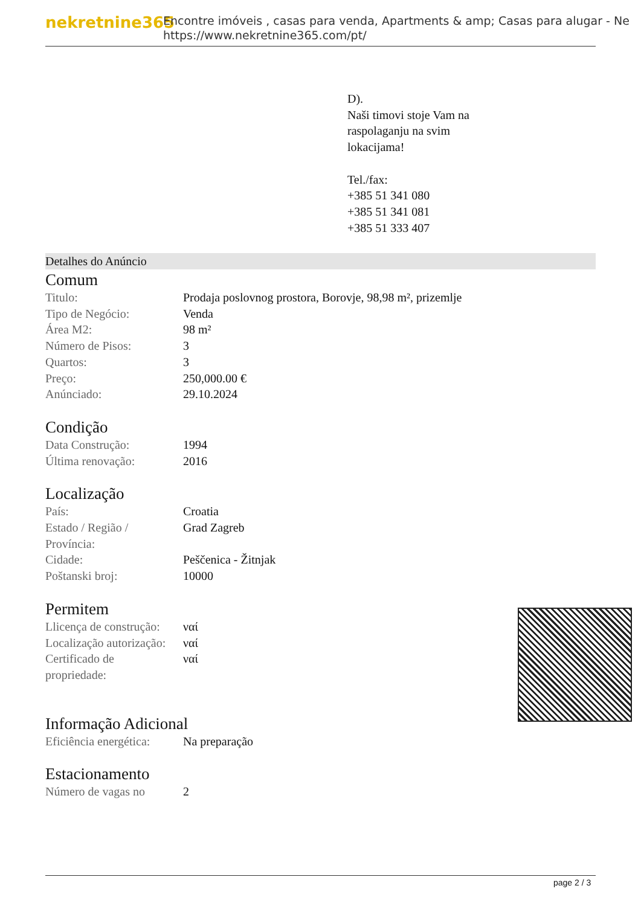nekretnine365
Encontre imóveis , casas para venda, Apartments & amp; Casas para alugar - Ne
https://www.nekretnine365.com/pt/
D).
Naši timovi stoje Vam na
raspolaganju na svim
lokacijama!
Tel./fax:
+385 51 341 080
+385 51 341 081
+385 51 333 407
Detalhes do Anúncio
Comum
| Titulo: | Prodaja poslovnog prostora, Borovje, 98,98 m², prizemlje |
| Tipo de Negócio: | Venda |
| Área M2: | 98 m² |
| Número de Pisos: | 3 |
| Quartos: | 3 |
| Preço: | 250,000.00 € |
| Anúnciado: | 29.10.2024 |
Condição
| Data Construção: | 1994 |
| Última renovação: | 2016 |
Localização
| País: | Croatia |
| Estado / Região / Província: | Grad Zagreb |
| Cidade: | Peščenica - Žitnjak |
| Poštanski broj: | 10000 |
Permitem
| Llicença de construção: | ναί |
| Localização autorização: | ναί |
| Certificado de propriedade: | ναί |
Informação Adicional
| Eficiência energética: | Na preparação |
Estacionamento
| Número de vagas no | 2 |
page 2 / 3